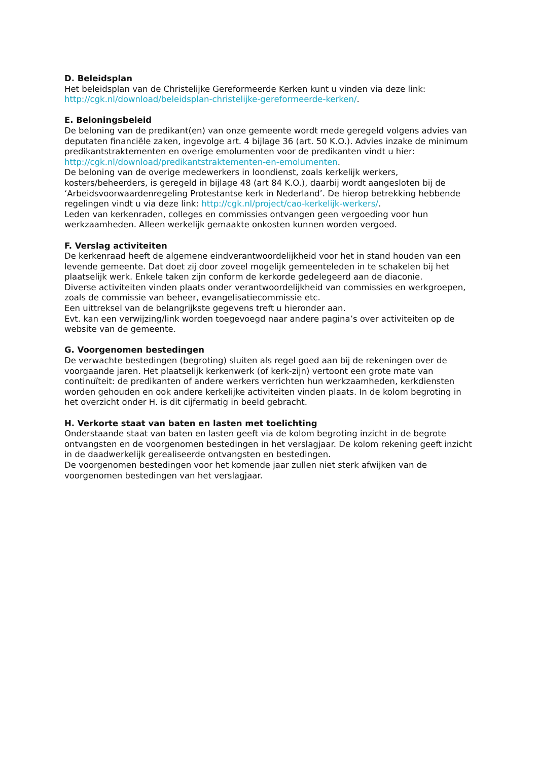D. Beleidsplan
Het beleidsplan van de Christelijke Gereformeerde Kerken kunt u vinden via deze link: http://cgk.nl/download/beleidsplan-christelijke-gereformeerde-kerken/.
E. Beloningsbeleid
De beloning van de predikant(en) van onze gemeente wordt mede geregeld volgens advies van deputaten financiële zaken, ingevolge art. 4 bijlage 36 (art. 50 K.O.). Advies inzake de minimum predikantstraktementen en overige emolumenten voor de predikanten vindt u hier: http://cgk.nl/download/predikantstraktementen-en-emolumenten.
De beloning van de overige medewerkers in loondienst, zoals kerkelijk werkers, kosters/beheerders, is geregeld in bijlage 48 (art 84 K.O.), daarbij wordt aangesloten bij de ‘Arbeidsvoorwaardenregeling Protestantse kerk in Nederland’. De hierop betrekking hebbende regelingen vindt u via deze link: http://cgk.nl/project/cao-kerkelijk-werkers/.
Leden van kerkenraden, colleges en commissies ontvangen geen vergoeding voor hun werkzaamheden. Alleen werkelijk gemaakte onkosten kunnen worden vergoed.
F. Verslag activiteiten
De kerkenraad heeft de algemene eindverantwoordelijkheid voor het in stand houden van een levende gemeente. Dat doet zij door zoveel mogelijk gemeenteleden in te schakelen bij het plaatselijk werk. Enkele taken zijn conform de kerkorde gedelegeerd aan de diaconie.
Diverse activiteiten vinden plaats onder verantwoordelijkheid van commissies en werkgroepen, zoals de commissie van beheer, evangelisatiecommissie etc.
Een uittreksel van de belangrijkste gegevens treft u hieronder aan.
Evt. kan een verwijzing/link worden toegevoegd naar andere pagina’s over activiteiten op de website van de gemeente.
G. Voorgenomen bestedingen
De verwachte bestedingen (begroting) sluiten als regel goed aan bij de rekeningen over de voorgaande jaren. Het plaatselijk kerkenwerk (of kerk-zijn) vertoont een grote mate van continuïteit: de predikanten of andere werkers verrichten hun werkzaamheden, kerkdiensten worden gehouden en ook andere kerkelijke activiteiten vinden plaats. In de kolom begroting in het overzicht onder H. is dit cijfermatig in beeld gebracht.
H. Verkorte staat van baten en lasten met toelichting
Onderstaande staat van baten en lasten geeft via de kolom begroting inzicht in de begrote ontvangsten en de voorgenomen bestedingen in het verslagjaar. De kolom rekening geeft inzicht in de daadwerkelijk gerealiseerde ontvangsten en bestedingen.
De voorgenomen bestedingen voor het komende jaar zullen niet sterk afwijken van de voorgenomen bestedingen van het verslagjaar.